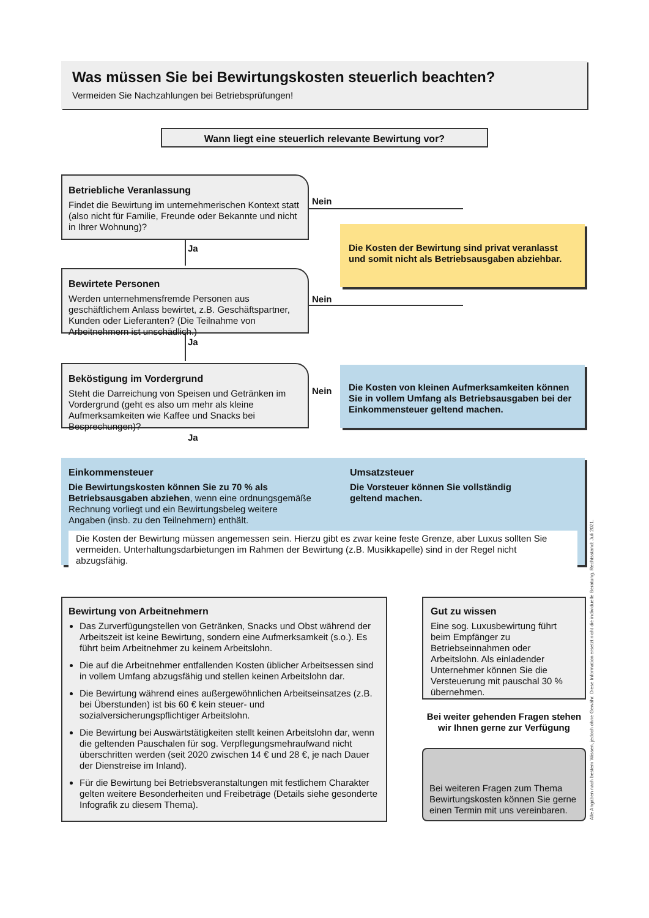Was müssen Sie bei Bewirtungskosten steuerlich beachten?
Vermeiden Sie Nachzahlungen bei Betriebsprüfungen!
Wann liegt eine steuerlich relevante Bewirtung vor?
Betriebliche Veranlassung
Findet die Bewirtung im unternehmerischen Kontext statt (also nicht für Familie, Freunde oder Bekannte und nicht in Ihrer Wohnung)?
Nein
Ja
Die Kosten der Bewirtung sind privat veranlasst und somit nicht als Betriebsausgaben abziehbar.
Bewirtete Personen
Werden unternehmensfremde Personen aus geschäftlichem Anlass bewirtet, z.B. Geschäftspartner, Kunden oder Lieferanten? (Die Teilnahme von Arbeitnehmern ist unschädlich.)
Nein
Ja
Beköstigung im Vordergrund
Steht die Darreichung von Speisen und Getränken im Vordergrund (geht es also um mehr als kleine Aufmerksamkeiten wie Kaffee und Snacks bei Besprechungen)?
Nein
Die Kosten von kleinen Aufmerksamkeiten können Sie in vollem Umfang als Betriebsausgaben bei der Einkommensteuer geltend machen.
Ja
Einkommensteuer
Die Bewirtungskosten können Sie zu 70 % als Betriebsausgaben abziehen, wenn eine ordnungsgemäße Rechnung vorliegt und ein Bewirtungsbeleg weitere Angaben (insb. zu den Teilnehmern) enthält.
Umsatzsteuer
Die Vorsteuer können Sie vollständig geltend machen.
Die Kosten der Bewirtung müssen angemessen sein. Hierzu gibt es zwar keine feste Grenze, aber Luxus sollten Sie vermeiden. Unterhaltungsdarbietungen im Rahmen der Bewirtung (z.B. Musikkapelle) sind in der Regel nicht abzugsfähig.
Bewirtung von Arbeitnehmern
Das Zurverfügungstellen von Getränken, Snacks und Obst während der Arbeitszeit ist keine Bewirtung, sondern eine Aufmerksamkeit (s.o.). Es führt beim Arbeitnehmer zu keinem Arbeitslohn.
Die auf die Arbeitnehmer entfallenden Kosten üblicher Arbeitsessen sind in vollem Umfang abzugsfähig und stellen keinen Arbeitslohn dar.
Die Bewirtung während eines außergewöhnlichen Arbeitseinsatzes (z.B. bei Überstunden) ist bis 60 € kein steuer- und sozialversicherungspflichtiger Arbeitslohn.
Die Bewirtung bei Auswärtstätigkeiten stellt keinen Arbeitslohn dar, wenn die geltenden Pauschalen für sog. Verpflegungsmehraufwand nicht überschritten werden (seit 2020 zwischen 14 € und 28 €, je nach Dauer der Dienstreise im Inland).
Für die Bewirtung bei Betriebsveranstaltungen mit festlichem Charakter gelten weitere Besonderheiten und Freibeträge (Details siehe gesonderte Infografik zu diesem Thema).
Gut zu wissen
Eine sog. Luxusbewirtung führt beim Empfänger zu Betriebseinnahmen oder Arbeitslohn. Als einladender Unternehmer können Sie die Versteuerung mit pauschal 30 % übernehmen.
Bei weiter gehenden Fragen stehen wir Ihnen gerne zur Verfügung
Bei weiteren Fragen zum Thema Bewirtungskosten können Sie gerne einen Termin mit uns vereinbaren.
Alle Angaben nach bestem Wissen, jedoch ohne Gewähr. Diese Information ersetzt nicht die individuelle Beratung. Rechtsstand: Juli 2021.